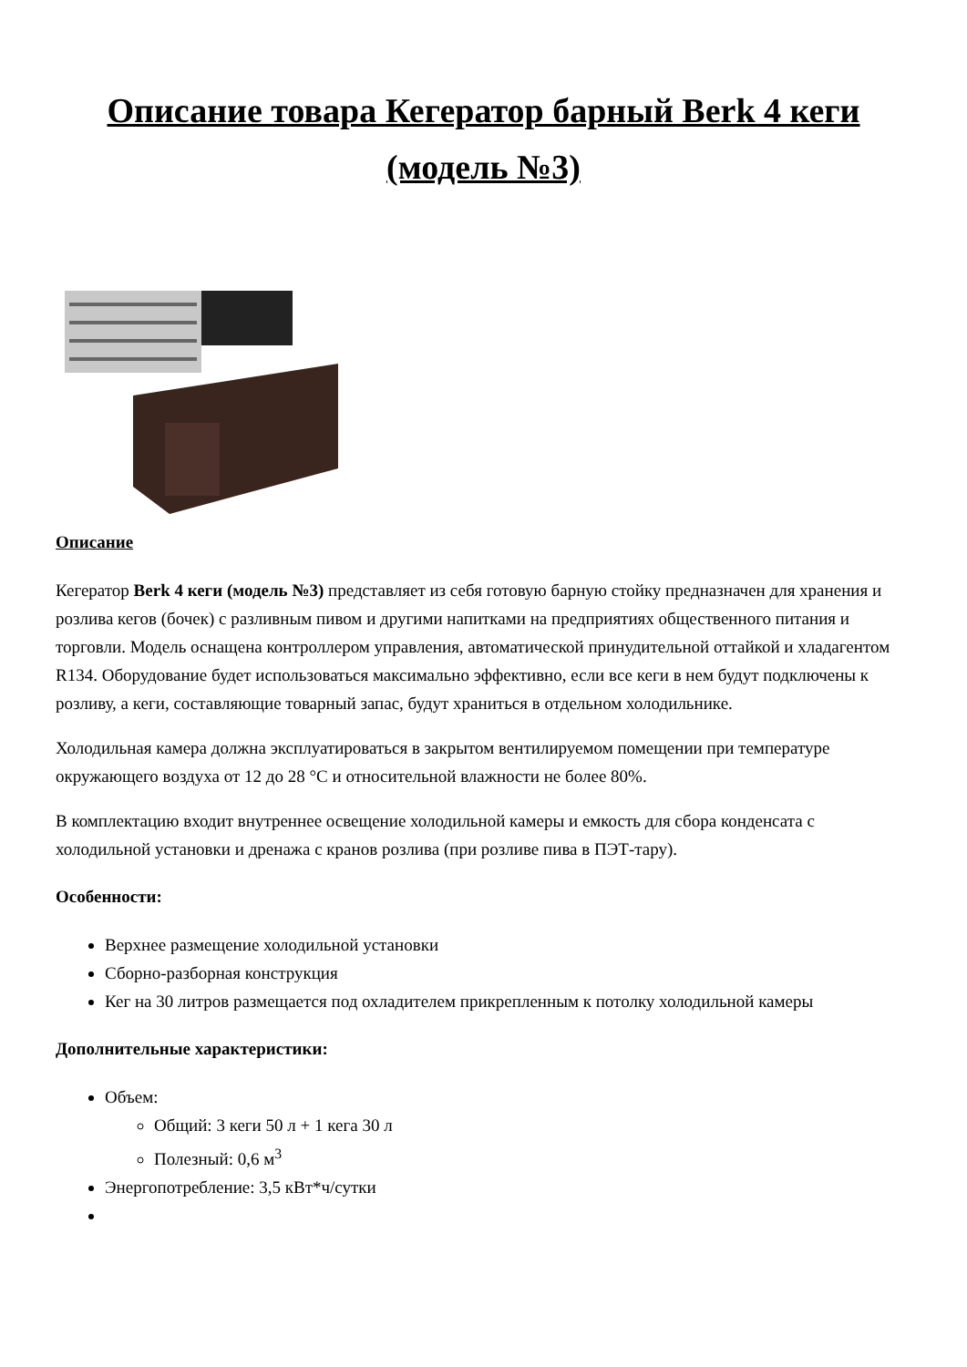Описание товара Кегератор барный Berk 4 кеги (модель №3)
Описание
Кегератор Berk 4 кеги (модель №3) представляет из себя готовую барную стойку предназначен для хранения и розлива кегов (бочек) с разливным пивом и другими напитками на предприятиях общественного питания и торговли. Модель оснащена контроллером управления, автоматической принудительной оттайкой и хладагентом R134. Оборудование будет использоваться максимально эффективно, если все кеги в нем будут подключены к розливу, а кеги, составляющие товарный запас, будут храниться в отдельном холодильнике.
Холодильная камера должна эксплуатироваться в закрытом вентилируемом помещении при температуре окружающего воздуха от 12 до 28 °С и относительной влажности не более 80%.
В комплектацию входит внутреннее освещение холодильной камеры и емкость для сбора конденсата с холодильной установки и дренажа с кранов розлива (при розливе пива в ПЭТ-тару).
Особенности:
Верхнее размещение холодильной установки
Сборно-разборная конструкция
Кег на 30 литров размещается под охладителем прикрепленным к потолку холодильной камеры
Дополнительные характеристики:
Объем:
Общий: 3 кеги 50 л + 1 кега 30 л
Полезный: 0,6 м<sup>3</sup>
Энергопотребление: 3,5 кВт*ч/сутки